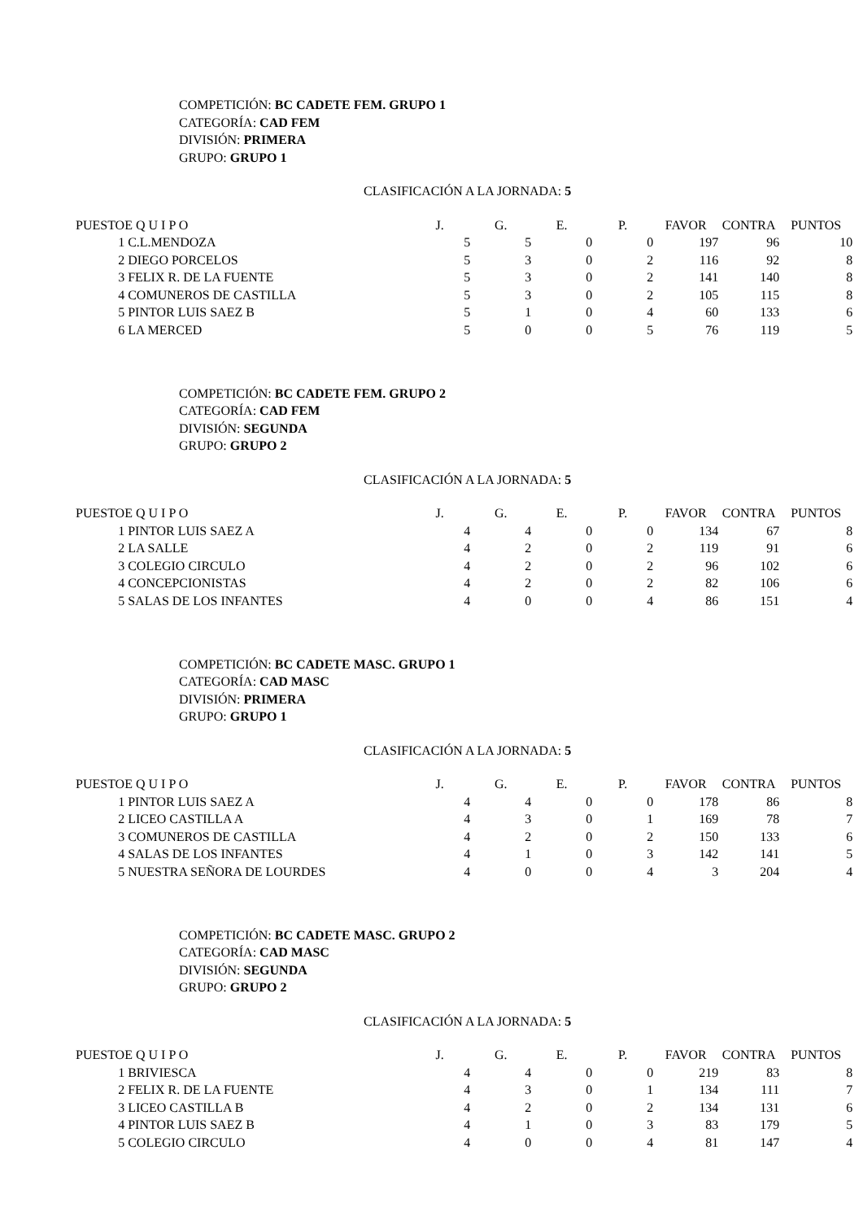COMPETICIÓN: BC CADETE FEM. GRUPO 1
CATEGORÍA: CAD FEM
DIVISIÓN: PRIMERA
GRUPO: GRUPO 1
CLASIFICACIÓN A LA JORNADA: 5
| PUESTO | E Q U I P O | J. | G. | E. | P. | FAVOR | CONTRA | PUNTOS |
| --- | --- | --- | --- | --- | --- | --- | --- | --- |
| 1 | C.L.MENDOZA | 5 | 5 | 0 | 0 | 197 | 96 | 10 |
| 2 | DIEGO PORCELOS | 5 | 3 | 0 | 2 | 116 | 92 | 8 |
| 3 | FELIX R. DE LA FUENTE | 5 | 3 | 0 | 2 | 141 | 140 | 8 |
| 4 | COMUNEROS DE CASTILLA | 5 | 3 | 0 | 2 | 105 | 115 | 8 |
| 5 | PINTOR LUIS SAEZ B | 5 | 1 | 0 | 4 | 60 | 133 | 6 |
| 6 | LA MERCED | 5 | 0 | 0 | 5 | 76 | 119 | 5 |
COMPETICIÓN: BC CADETE FEM. GRUPO 2
CATEGORÍA: CAD FEM
DIVISIÓN: SEGUNDA
GRUPO: GRUPO 2
CLASIFICACIÓN A LA JORNADA: 5
| PUESTO | E Q U I P O | J. | G. | E. | P. | FAVOR | CONTRA | PUNTOS |
| --- | --- | --- | --- | --- | --- | --- | --- | --- |
| 1 | PINTOR LUIS SAEZ A | 4 | 4 | 0 | 0 | 134 | 67 | 8 |
| 2 | LA SALLE | 4 | 2 | 0 | 2 | 119 | 91 | 6 |
| 3 | COLEGIO CIRCULO | 4 | 2 | 0 | 2 | 96 | 102 | 6 |
| 4 | CONCEPCIONISTAS | 4 | 2 | 0 | 2 | 82 | 106 | 6 |
| 5 | SALAS DE LOS INFANTES | 4 | 0 | 0 | 4 | 86 | 151 | 4 |
COMPETICIÓN: BC CADETE MASC. GRUPO 1
CATEGORÍA: CAD MASC
DIVISIÓN: PRIMERA
GRUPO: GRUPO 1
CLASIFICACIÓN A LA JORNADA: 5
| PUESTO | E Q U I P O | J. | G. | E. | P. | FAVOR | CONTRA | PUNTOS |
| --- | --- | --- | --- | --- | --- | --- | --- | --- |
| 1 | PINTOR LUIS SAEZ A | 4 | 4 | 0 | 0 | 178 | 86 | 8 |
| 2 | LICEO CASTILLA A | 4 | 3 | 0 | 1 | 169 | 78 | 7 |
| 3 | COMUNEROS DE CASTILLA | 4 | 2 | 0 | 2 | 150 | 133 | 6 |
| 4 | SALAS DE LOS INFANTES | 4 | 1 | 0 | 3 | 142 | 141 | 5 |
| 5 | NUESTRA SEÑORA DE LOURDES | 4 | 0 | 0 | 4 | 3 | 204 | 4 |
COMPETICIÓN: BC CADETE MASC. GRUPO 2
CATEGORÍA: CAD MASC
DIVISIÓN: SEGUNDA
GRUPO: GRUPO 2
CLASIFICACIÓN A LA JORNADA: 5
| PUESTO | E Q U I P O | J. | G. | E. | P. | FAVOR | CONTRA | PUNTOS |
| --- | --- | --- | --- | --- | --- | --- | --- | --- |
| 1 | BRIVIESCA | 4 | 4 | 0 | 0 | 219 | 83 | 8 |
| 2 | FELIX R. DE LA FUENTE | 4 | 3 | 0 | 1 | 134 | 111 | 7 |
| 3 | LICEO CASTILLA B | 4 | 2 | 0 | 2 | 134 | 131 | 6 |
| 4 | PINTOR LUIS SAEZ B | 4 | 1 | 0 | 3 | 83 | 179 | 5 |
| 5 | COLEGIO CIRCULO | 4 | 0 | 0 | 4 | 81 | 147 | 4 |